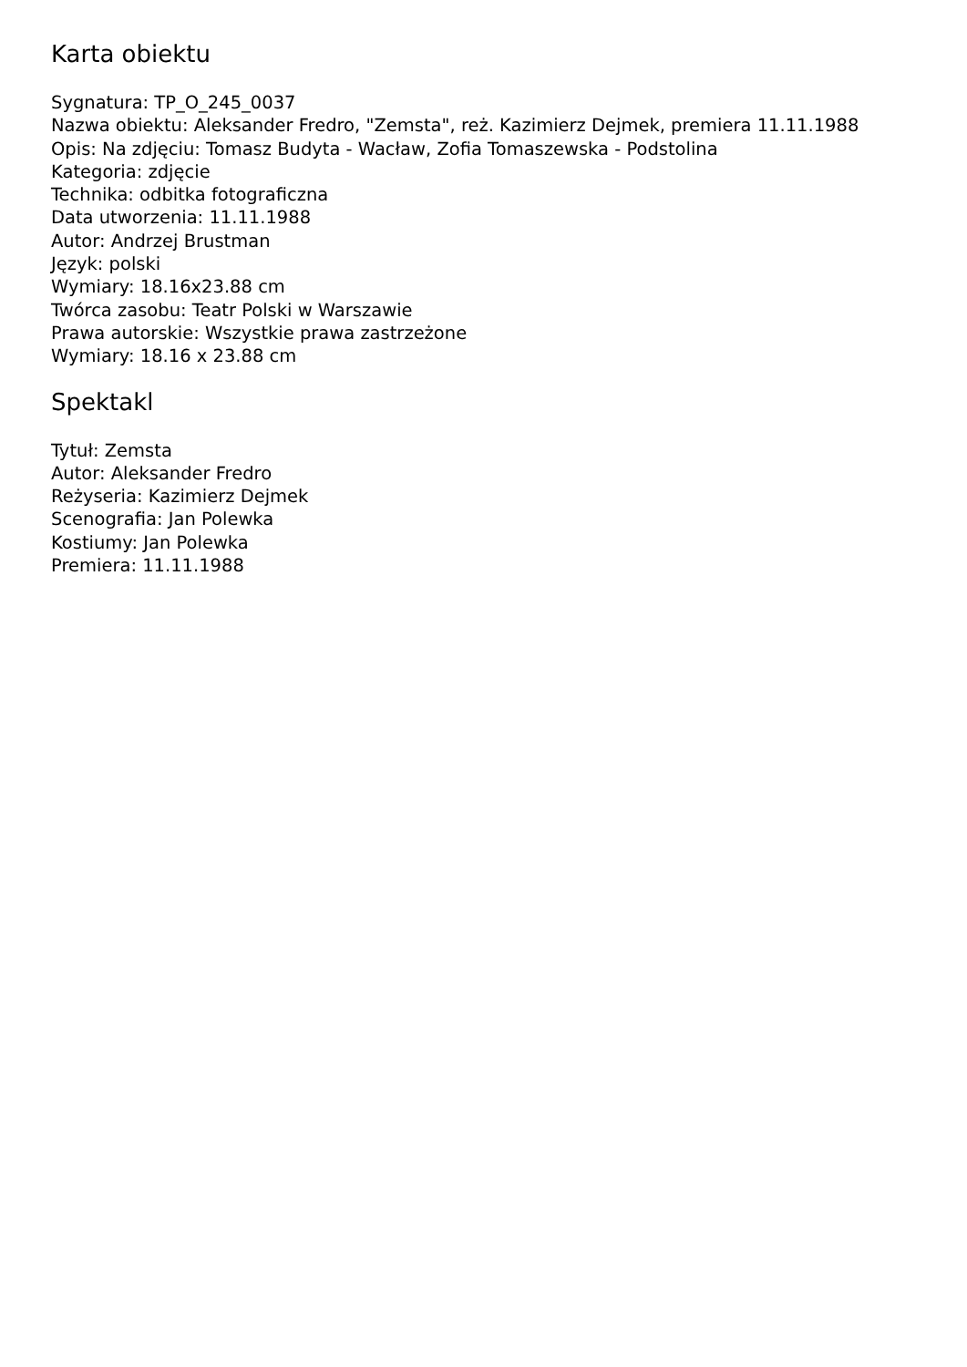Karta obiektu
Sygnatura: TP_O_245_0037
Nazwa obiektu: Aleksander Fredro, "Zemsta", reż. Kazimierz Dejmek, premiera 11.11.1988
Opis: Na zdjęciu: Tomasz Budyta - Wacław, Zofia Tomaszewska - Podstolina
Kategoria: zdjęcie
Technika: odbitka fotograficzna
Data utworzenia: 11.11.1988
Autor: Andrzej Brustman
Język: polski
Wymiary: 18.16x23.88 cm
Twórca zasobu: Teatr Polski w Warszawie
Prawa autorskie: Wszystkie prawa zastrzeżone
Wymiary: 18.16 x 23.88 cm
Spektakl
Tytuł: Zemsta
Autor: Aleksander Fredro
Reżyseria: Kazimierz Dejmek
Scenografia: Jan Polewka
Kostiumy: Jan Polewka
Premiera: 11.11.1988